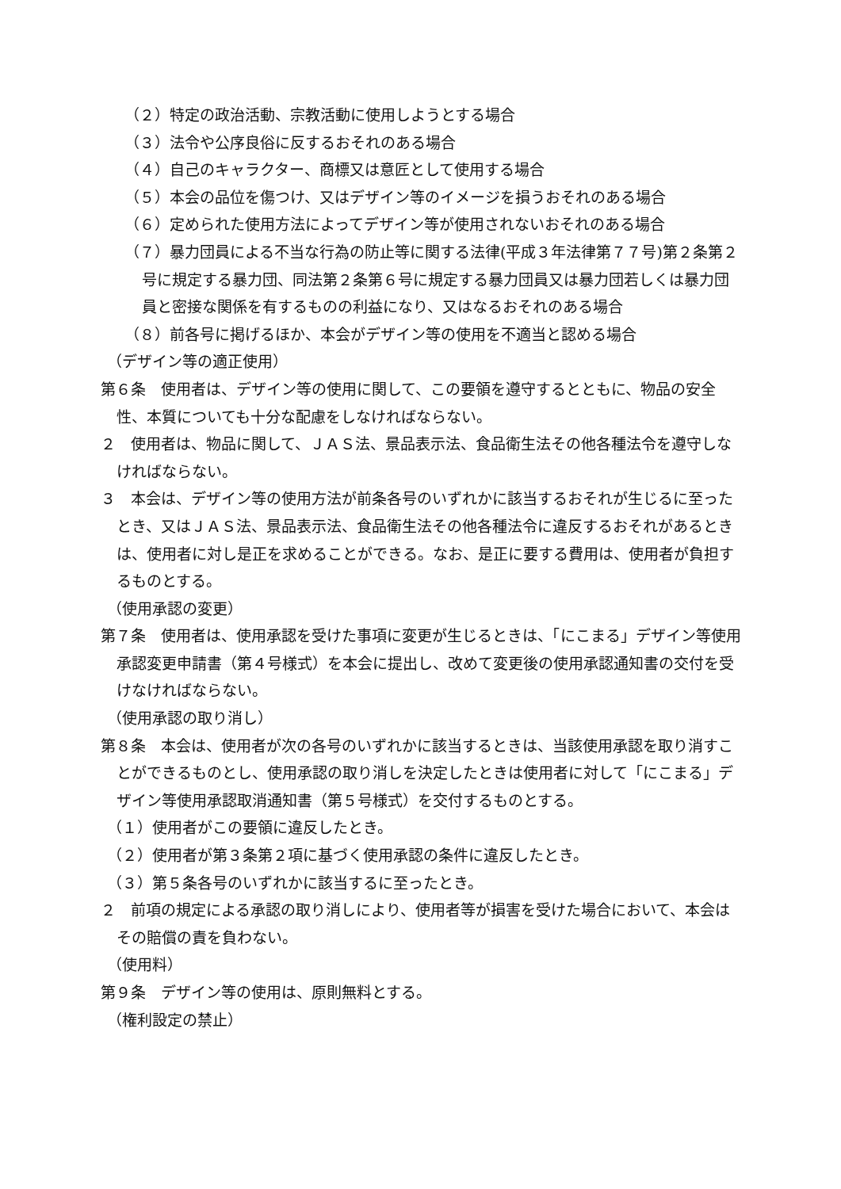（２）特定の政治活動、宗教活動に使用しようとする場合
（３）法令や公序良俗に反するおそれのある場合
（４）自己のキャラクター、商標又は意匠として使用する場合
（５）本会の品位を傷つけ、又はデザイン等のイメージを損うおそれのある場合
（６）定められた使用方法によってデザイン等が使用されないおそれのある場合
（７）暴力団員による不当な行為の防止等に関する法律(平成３年法律第７７号)第２条第２号に規定する暴力団、同法第２条第６号に規定する暴力団員又は暴力団若しくは暴力団員と密接な関係を有するものの利益になり、又はなるおそれのある場合
（８）前各号に掲げるほか、本会がデザイン等の使用を不適当と認める場合
（デザイン等の適正使用）
第６条　使用者は、デザイン等の使用に関して、この要領を遵守するとともに、物品の安全性、本質についても十分な配慮をしなければならない。
２　使用者は、物品に関して、ＪＡＳ法、景品表示法、食品衛生法その他各種法令を遵守しなければならない。
３　本会は、デザイン等の使用方法が前条各号のいずれかに該当するおそれが生じるに至ったとき、又はＪＡＳ法、景品表示法、食品衛生法その他各種法令に違反するおそれがあるときは、使用者に対し是正を求めることができる。なお、是正に要する費用は、使用者が負担するものとする。
（使用承認の変更）
第７条　使用者は、使用承認を受けた事項に変更が生じるときは、「にこまる」デザイン等使用承認変更申請書（第４号様式）を本会に提出し、改めて変更後の使用承認通知書の交付を受けなければならない。
（使用承認の取り消し）
第８条　本会は、使用者が次の各号のいずれかに該当するときは、当該使用承認を取り消すことができるものとし、使用承認の取り消しを決定したときは使用者に対して「にこまる」デザイン等使用承認取消通知書（第５号様式）を交付するものとする。
（１）使用者がこの要領に違反したとき。
（２）使用者が第３条第２項に基づく使用承認の条件に違反したとき。
（３）第５条各号のいずれかに該当するに至ったとき。
２　前項の規定による承認の取り消しにより、使用者等が損害を受けた場合において、本会はその賠償の責を負わない。
（使用料）
第９条　デザイン等の使用は、原則無料とする。
（権利設定の禁止）